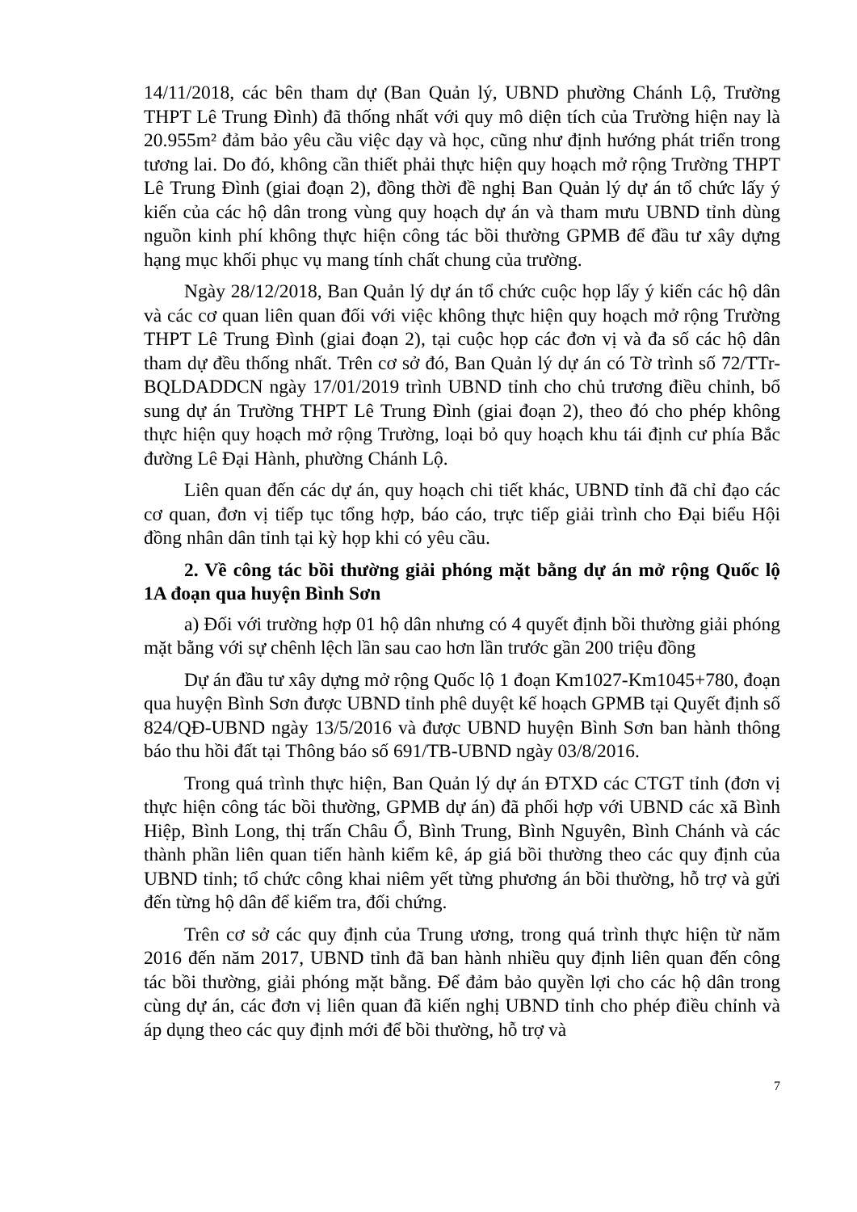14/11/2018, các bên tham dự (Ban Quản lý, UBND phường Chánh Lộ, Trường THPT Lê Trung Đình) đã thống nhất với quy mô diện tích của Trường hiện nay là 20.955m² đảm bảo yêu cầu việc dạy và học, cũng như định hướng phát triển trong tương lai. Do đó, không cần thiết phải thực hiện quy hoạch mở rộng Trường THPT Lê Trung Đình (giai đoạn 2), đồng thời đề nghị Ban Quản lý dự án tổ chức lấy ý kiến của các hộ dân trong vùng quy hoạch dự án và tham mưu UBND tỉnh dùng nguồn kinh phí không thực hiện công tác bồi thường GPMB để đầu tư xây dựng hạng mục khối phục vụ mang tính chất chung của trường.
Ngày 28/12/2018, Ban Quản lý dự án tổ chức cuộc họp lấy ý kiến các hộ dân và các cơ quan liên quan đối với việc không thực hiện quy hoạch mở rộng Trường THPT Lê Trung Đình (giai đoạn 2), tại cuộc họp các đơn vị và đa số các hộ dân tham dự đều thống nhất. Trên cơ sở đó, Ban Quản lý dự án có Tờ trình số 72/TTr-BQLDADDCN ngày 17/01/2019 trình UBND tỉnh cho chủ trương điều chỉnh, bổ sung dự án Trường THPT Lê Trung Đình (giai đoạn 2), theo đó cho phép không thực hiện quy hoạch mở rộng Trường, loại bỏ quy hoạch khu tái định cư phía Bắc đường Lê Đại Hành, phường Chánh Lộ.
Liên quan đến các dự án, quy hoạch chi tiết khác, UBND tỉnh đã chỉ đạo các cơ quan, đơn vị tiếp tục tổng hợp, báo cáo, trực tiếp giải trình cho Đại biểu Hội đồng nhân dân tỉnh tại kỳ họp khi có yêu cầu.
2. Về công tác bồi thường giải phóng mặt bằng dự án mở rộng Quốc lộ 1A đoạn qua huyện Bình Sơn
a) Đối với trường hợp 01 hộ dân nhưng có 4 quyết định bồi thường giải phóng mặt bằng với sự chênh lệch lần sau cao hơn lần trước gần 200 triệu đồng
Dự án đầu tư xây dựng mở rộng Quốc lộ 1 đoạn Km1027-Km1045+780, đoạn qua huyện Bình Sơn được UBND tỉnh phê duyệt kế hoạch GPMB tại Quyết định số 824/QĐ-UBND ngày 13/5/2016 và được UBND huyện Bình Sơn ban hành thông báo thu hồi đất tại Thông báo số 691/TB-UBND ngày 03/8/2016.
Trong quá trình thực hiện, Ban Quản lý dự án ĐTXD các CTGT tỉnh (đơn vị thực hiện công tác bồi thường, GPMB dự án) đã phối hợp với UBND các xã Bình Hiệp, Bình Long, thị trấn Châu Ổ, Bình Trung, Bình Nguyên, Bình Chánh và các thành phần liên quan tiến hành kiểm kê, áp giá bồi thường theo các quy định của UBND tỉnh; tổ chức công khai niêm yết từng phương án bồi thường, hỗ trợ và gửi đến từng hộ dân để kiểm tra, đối chứng.
Trên cơ sở các quy định của Trung ương, trong quá trình thực hiện từ năm 2016 đến năm 2017, UBND tỉnh đã ban hành nhiều quy định liên quan đến công tác bồi thường, giải phóng mặt bằng. Để đảm bảo quyền lợi cho các hộ dân trong cùng dự án, các đơn vị liên quan đã kiến nghị UBND tỉnh cho phép điều chỉnh và áp dụng theo các quy định mới để bồi thường, hỗ trợ và
7